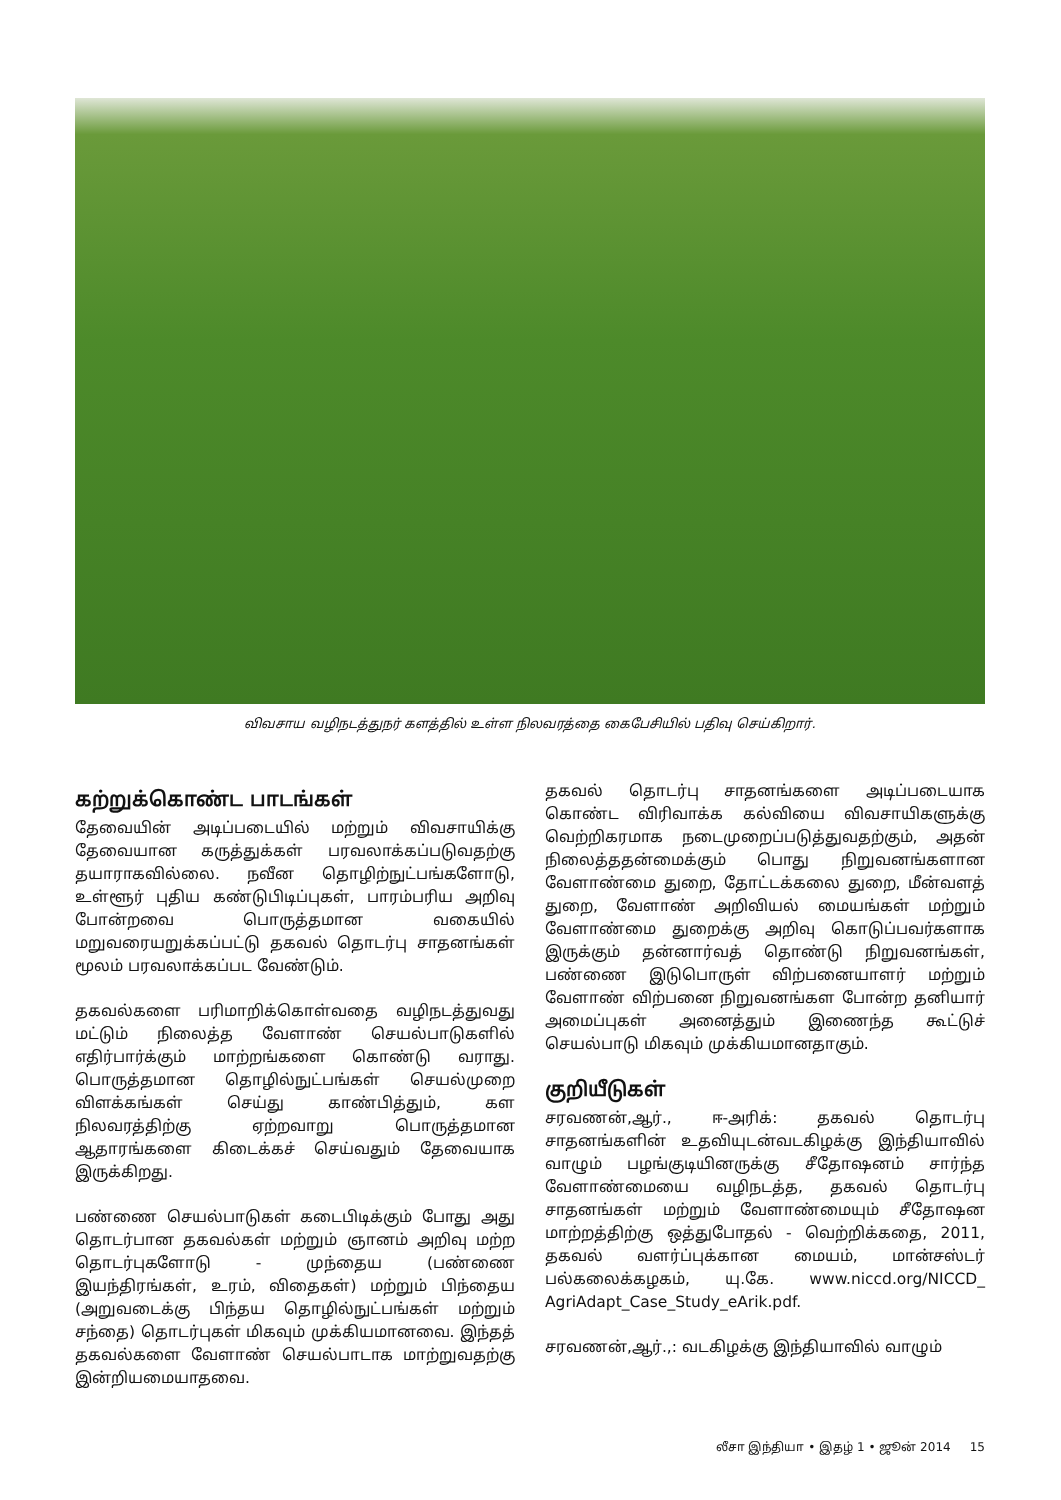விவசாய வழிநடத்துநர் களத்தில் உள்ள நிலவரத்தை கைபேசியில் பதிவு செய்கிறார்.
கற்றுக்கொண்ட பாடங்கள்
தேவையின் அடிப்படையில் மற்றும் விவசாயிக்கு தேவையான கருத்துக்கள் பரவலாக்கப்படுவதற்கு தயாராகவில்லை. நவீன தொழிற்நுட்பங்களோடு, உள்ளூர் புதிய கண்டுபிடிப்புகள், பாரம்பரிய அறிவு போன்றவை பொருத்தமான வகையில் மறுவரையறுக்கப்பட்டு தகவல் தொடர்பு சாதனங்கள் மூலம் பரவலாக்கப்பட வேண்டும்.
தகவல்களை பரிமாறிக்கொள்வதை வழிநடத்துவது மட்டும் நிலைத்த வேளாண் செயல்பாடுகளில் எதிர்பார்க்கும் மாற்றங்களை கொண்டு வராது. பொருத்தமான தொழில்நுட்பங்கள் செயல்முறை விளக்கங்கள் செய்து காண்பித்தும், கள நிலவரத்திற்கு ஏற்றவாறு பொருத்தமான ஆதாரங்களை கிடைக்கச் செய்வதும் தேவையாக இருக்கிறது.
பண்ணை செயல்பாடுகள் கடைபிடிக்கும் போது அது தொடர்பான தகவல்கள் மற்றும் ஞானம் அறிவு மற்ற தொடர்புகளோடு - முந்தைய (பண்ணை இயந்திரங்கள், உரம், விதைகள்) மற்றும் பிந்தைய (அறுவடைக்கு பிந்தய தொழில்நுட்பங்கள் மற்றும் சந்தை) தொடர்புகள் மிகவும் முக்கியமானவை. இந்தத் தகவல்களை வேளாண் செயல்பாடாக மாற்றுவதற்கு இன்றியமையாதவை.
தகவல் தொடர்பு சாதனங்களை அடிப்படையாக கொண்ட விரிவாக்க கல்வியை விவசாயிகளுக்கு வெற்றிகரமாக நடைமுறைப்படுத்துவதற்கும், அதன் நிலைத்ததன்மைக்கும் பொது நிறுவனங்களான வேளாண்மை துறை, தோட்டக்கலை துறை, மீன்வளத் துறை, வேளாண் அறிவியல் மையங்கள் மற்றும் வேளாண்மை துறைக்கு அறிவு கொடுப்பவர்களாக இருக்கும் தன்னார்வத் தொண்டு நிறுவனங்கள், பண்ணை இடுபொருள் விற்பனையாளர் மற்றும் வேளாண் விற்பனை நிறுவனங்கள போன்ற தனியார் அமைப்புகள் அனைத்தும் இணைந்த கூட்டுச் செயல்பாடு மிகவும் முக்கியமானதாகும்.
குறியீடுகள்
சரவணன்,ஆர்., ஈ-அரிக்: தகவல் தொடர்பு சாதனங்களின் உதவியுடன்வடகிழக்கு இந்தியாவில் வாழும் பழங்குடியினருக்கு சீதோஷனம் சார்ந்த வேளாண்மையை வழிநடத்த, தகவல் தொடர்பு சாதனங்கள் மற்றும் வேளாண்மையும் சீதோஷன மாற்றத்திற்கு ஒத்துபோதல் - வெற்றிக்கதை, 2011, தகவல் வளர்ப்புக்கான மையம், மான்சஸ்டர் பல்கலைக்கழகம், யு.கே. www.niccd.org/NICCD_ AgriAdapt_Case_Study_eArik.pdf.
சரவணன்,ஆர்.,: வடகிழக்கு இந்தியாவில் வாழும்
லீசா இந்தியா • இதழ் 1 • ஜூன் 2014 15